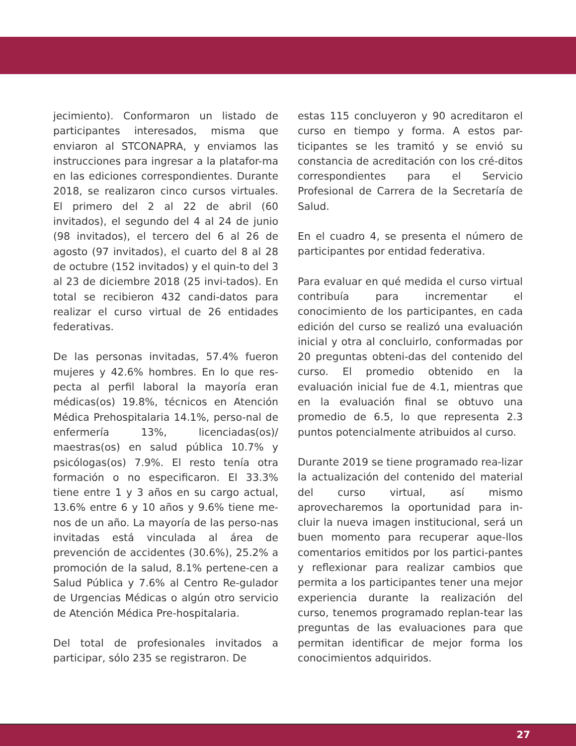jecimiento). Conformaron un listado de participantes interesados, misma que enviaron al STCONAPRA, y enviamos las instrucciones para ingresar a la platafor-ma en las ediciones correspondientes. Durante 2018, se realizaron cinco cursos virtuales. El primero del 2 al 22 de abril (60 invitados), el segundo del 4 al 24 de junio (98 invitados), el tercero del 6 al 26 de agosto (97 invitados), el cuarto del 8 al 28 de octubre (152 invitados) y el quin-to del 3 al 23 de diciembre 2018 (25 invi-tados). En total se recibieron 432 candi-datos para realizar el curso virtual de 26 entidades federativas.
De las personas invitadas, 57.4% fueron mujeres y 42.6% hombres. En lo que res-pecta al perfil laboral la mayoría eran médicas(os) 19.8%, técnicos en Atención Médica Prehospitalaria 14.1%, perso-nal de enfermería 13%, licenciadas(os)/ maestras(os) en salud pública 10.7% y psicólogas(os) 7.9%. El resto tenía otra formación o no especificaron. El 33.3% tiene entre 1 y 3 años en su cargo actual, 13.6% entre 6 y 10 años y 9.6% tiene me-nos de un año. La mayoría de las perso-nas invitadas está vinculada al área de prevención de accidentes (30.6%), 25.2% a promoción de la salud, 8.1% pertene-cen a Salud Pública y 7.6% al Centro Re-gulador de Urgencias Médicas o algún otro servicio de Atención Médica Pre-hospitalaria.
Del total de profesionales invitados a participar, sólo 235 se registraron. De
estas 115 concluyeron y 90 acreditaron el curso en tiempo y forma. A estos par-ticipantes se les tramitó y se envió su constancia de acreditación con los cré-ditos correspondientes para el Servicio Profesional de Carrera de la Secretaría de Salud.
En el cuadro 4, se presenta el número de participantes por entidad federativa.
Para evaluar en qué medida el curso virtual contribuía para incrementar el conocimiento de los participantes, en cada edición del curso se realizó una evaluación inicial y otra al concluirlo, conformadas por 20 preguntas obteni-das del contenido del curso. El promedio obtenido en la evaluación inicial fue de 4.1, mientras que en la evaluación final se obtuvo una promedio de 6.5, lo que representa 2.3 puntos potencialmente atribuidos al curso.
Durante 2019 se tiene programado rea-lizar la actualización del contenido del material del curso virtual, así mismo aprovecharemos la oportunidad para in-cluir la nueva imagen institucional, será un buen momento para recuperar aque-llos comentarios emitidos por los partici-pantes y reflexionar para realizar cambios que permita a los participantes tener una mejor experiencia durante la realización del curso, tenemos programado replan-tear las preguntas de las evaluaciones para que permitan identificar de mejor forma los conocimientos adquiridos.
27